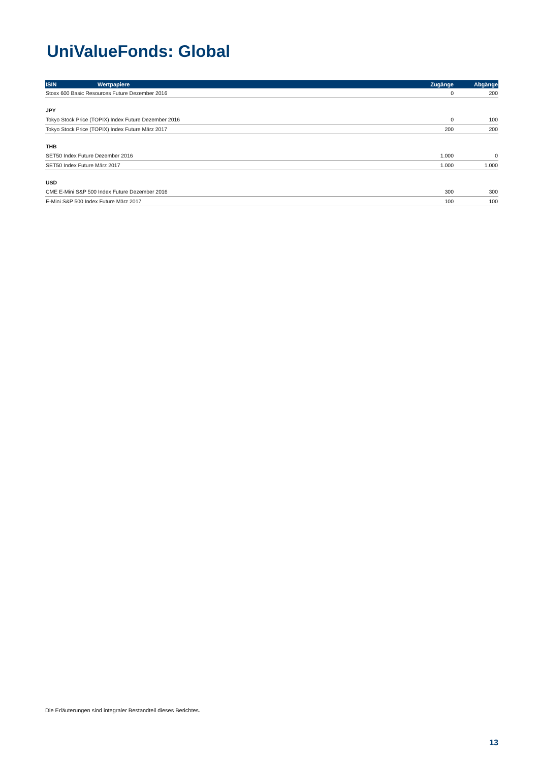UniValueFonds: Global
| ISIN | Wertpapiere | Zugänge | Abgänge |
| --- | --- | --- | --- |
| Stoxx 600 Basic Resources Future Dezember 2016 | | 0 | 200 |
| JPY | | | |
| Tokyo Stock Price (TOPIX) Index Future Dezember 2016 | | 0 | 100 |
| Tokyo Stock Price (TOPIX) Index Future März 2017 | | 200 | 200 |
| THB | | | |
| SET50 Index Future Dezember 2016 | | 1.000 | 0 |
| SET50 Index Future März 2017 | | 1.000 | 1.000 |
| USD | | | |
| CME E-Mini S&P 500 Index Future Dezember 2016 | | 300 | 300 |
| E-Mini S&P 500 Index Future März 2017 | | 100 | 100 |
Die Erläuterungen sind integraler Bestandteil dieses Berichtes.
13